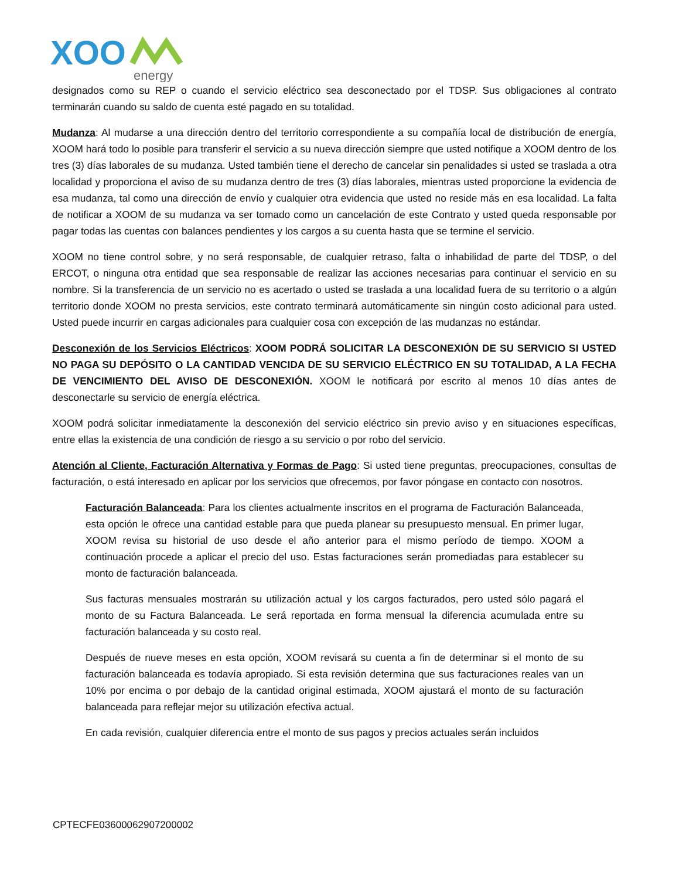XOO
energy
designados como su REP o cuando el servicio eléctrico sea desconectado por el TDSP. Sus obligaciones al contrato terminarán cuando su saldo de cuenta esté pagado en su totalidad.
Mudanza: Al mudarse a una dirección dentro del territorio correspondiente a su compañía local de distribución de energía, XOOM hará todo lo posible para transferir el servicio a su nueva dirección siempre que usted notifique a XOOM dentro de los tres (3) días laborales de su mudanza. Usted también tiene el derecho de cancelar sin penalidades si usted se traslada a otra localidad y proporciona el aviso de su mudanza dentro de tres (3) días laborales, mientras usted proporcione la evidencia de esa mudanza, tal como una dirección de envío y cualquier otra evidencia que usted no reside más en esa localidad. La falta de notificar a XOOM de su mudanza va ser tomado como un cancelación de este Contrato y usted queda responsable por pagar todas las cuentas con balances pendientes y los cargos a su cuenta hasta que se termine el servicio.
XOOM no tiene control sobre, y no será responsable, de cualquier retraso, falta o inhabilidad de parte del TDSP, o del ERCOT, o ninguna otra entidad que sea responsable de realizar las acciones necesarias para continuar el servicio en su nombre. Si la transferencia de un servicio no es acertado o usted se traslada a una localidad fuera de su territorio o a algún territorio donde XOOM no presta servicios, este contrato terminará automáticamente sin ningún costo adicional para usted. Usted puede incurrir en cargas adicionales para cualquier cosa con excepción de las mudanzas no estándar.
Desconexión de los Servicios Eléctricos: XOOM PODRÁ SOLICITAR LA DESCONEXIÓN DE SU SERVICIO SI USTED NO PAGA SU DEPÓSITO O LA CANTIDAD VENCIDA DE SU SERVICIO ELÉCTRICO EN SU TOTALIDAD, A LA FECHA DE VENCIMIENTO DEL AVISO DE DESCONEXIÓN. XOOM le notificará por escrito al menos 10 días antes de desconectarle su servicio de energía eléctrica.
XOOM podrá solicitar inmediatamente la desconexión del servicio eléctrico sin previo aviso y en situaciones específicas, entre ellas la existencia de una condición de riesgo a su servicio o por robo del servicio.
Atención al Cliente, Facturación Alternativa y Formas de Pago: Si usted tiene preguntas, preocupaciones, consultas de facturación, o está interesado en aplicar por los servicios que ofrecemos, por favor póngase en contacto con nosotros.
Facturación Balanceada: Para los clientes actualmente inscritos en el programa de Facturación Balanceada, esta opción le ofrece una cantidad estable para que pueda planear su presupuesto mensual. En primer lugar, XOOM revisa su historial de uso desde el año anterior para el mismo período de tiempo. XOOM a continuación procede a aplicar el precio del uso. Estas facturaciones serán promediadas para establecer su monto de facturación balanceada.
Sus facturas mensuales mostrarán su utilización actual y los cargos facturados, pero usted sólo pagará el monto de su Factura Balanceada. Le será reportada en forma mensual la diferencia acumulada entre su facturación balanceada y su costo real.
Después de nueve meses en esta opción, XOOM revisará su cuenta a fin de determinar si el monto de su facturación balanceada es todavía apropiado. Si esta revisión determina que sus facturaciones reales van un 10% por encima o por debajo de la cantidad original estimada, XOOM ajustará el monto de su facturación balanceada para reflejar mejor su utilización efectiva actual.
En cada revisión, cualquier diferencia entre el monto de sus pagos y precios actuales serán incluidos
CPTECFE03600062907200002